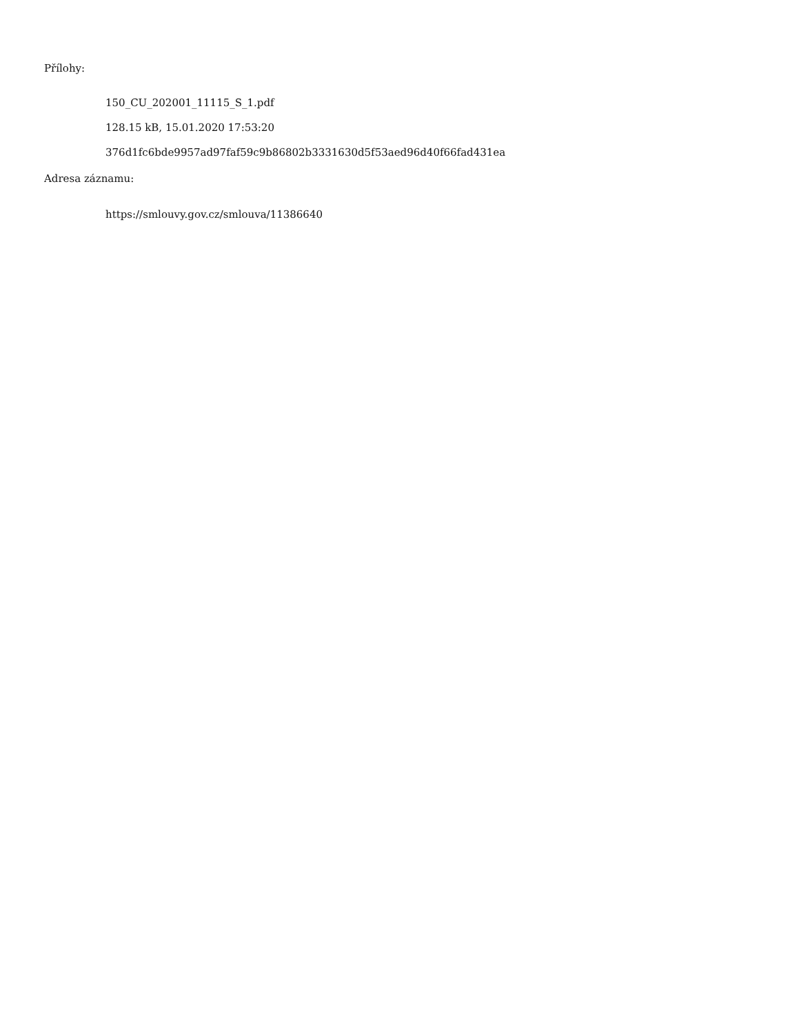Přílohy:
150_CU_202001_11115_S_1.pdf
128.15 kB, 15.01.2020 17:53:20
376d1fc6bde9957ad97faf59c9b86802b3331630d5f53aed96d40f66fad431ea
Adresa záznamu:
https://smlouvy.gov.cz/smlouva/11386640